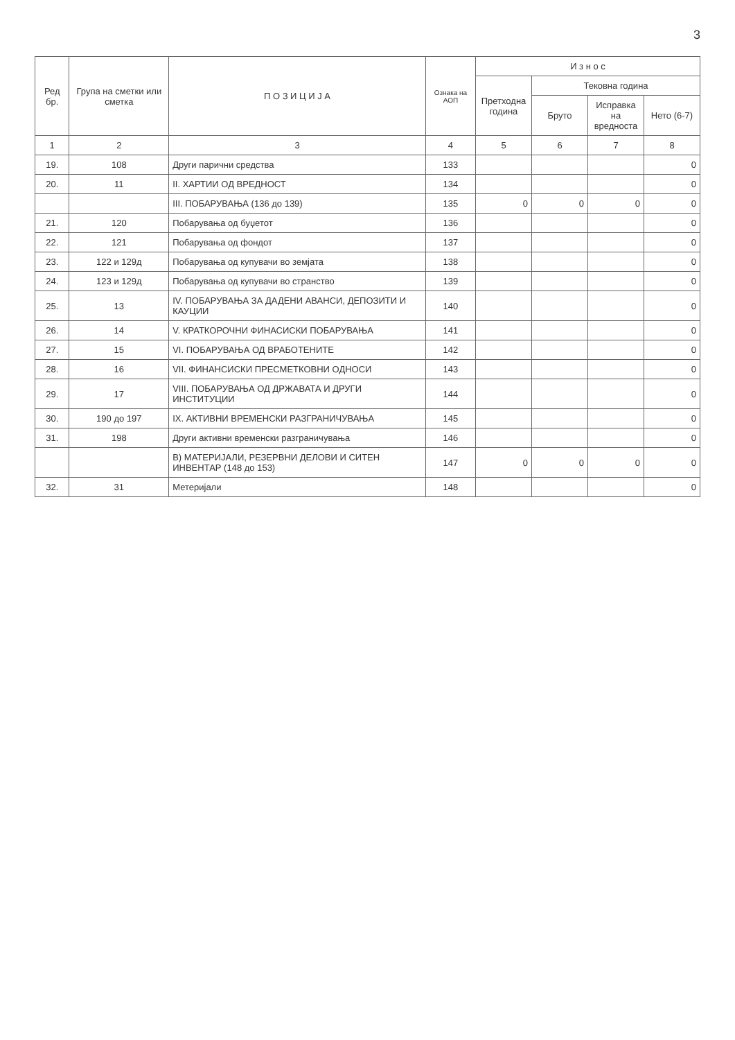3
| Ред бр. | Група на сметки или сметка | П О З И Ц И Ј А | Ознака на АОП | И з н о с | | | |
| --- | --- | --- | --- | --- | --- | --- | --- |
| | | | | Претходна година | Тековна година | | |
| | | | | | Бруто | Исправка на вредноста | Нето (6-7) |
| 1 | 2 | 3 | 4 | 5 | 6 | 7 | 8 |
| 19. | 108 | Други парични средства | 133 | | | | 0 |
| 20. | 11 | II. ХАРТИИ ОД ВРЕДНОСТ | 134 | | | | 0 |
| | | III. ПОБАРУВАЊА (136 до 139) | 135 | 0 | 0 | 0 | 0 |
| 21. | 120 | Побарувања од буџетот | 136 | | | | 0 |
| 22. | 121 | Побарувања од фондот | 137 | | | | 0 |
| 23. | 122 и 129д | Побарувања од купувачи во земјата | 138 | | | | 0 |
| 24. | 123 и 129д | Побарувања од купувачи во странство | 139 | | | | 0 |
| 25. | 13 | IV. ПОБАРУВАЊА ЗА ДАДЕНИ АВАНСИ, ДЕПОЗИТИ И КАУЦИИ | 140 | | | | 0 |
| 26. | 14 | V. КРАТКОРОЧНИ ФИНАСИСКИ ПОБАРУВАЊА | 141 | | | | 0 |
| 27. | 15 | VI. ПОБАРУВАЊА ОД ВРАБОТЕНИТЕ | 142 | | | | 0 |
| 28. | 16 | VII. ФИНАНСИСКИ ПРЕСМЕТКОВНИ ОДНОСИ | 143 | | | | 0 |
| 29. | 17 | VIII. ПОБАРУВАЊА ОД ДРЖАВАТА И ДРУГИ ИНСТИТУЦИИ | 144 | | | | 0 |
| 30. | 190 до 197 | IX. АКТИВНИ ВРЕМЕНСКИ РАЗГРАНИЧУВАЊА | 145 | | | | 0 |
| 31. | 198 | Други активни временски разграничувања | 146 | | | | 0 |
| | | В) МАТЕРИЈАЛИ, РЕЗЕРВНИ ДЕЛОВИ И СИТЕН ИНВЕНТАР (148 до 153) | 147 | 0 | 0 | 0 | 0 |
| 32. | 31 | Метеријали | 148 | | | | 0 |